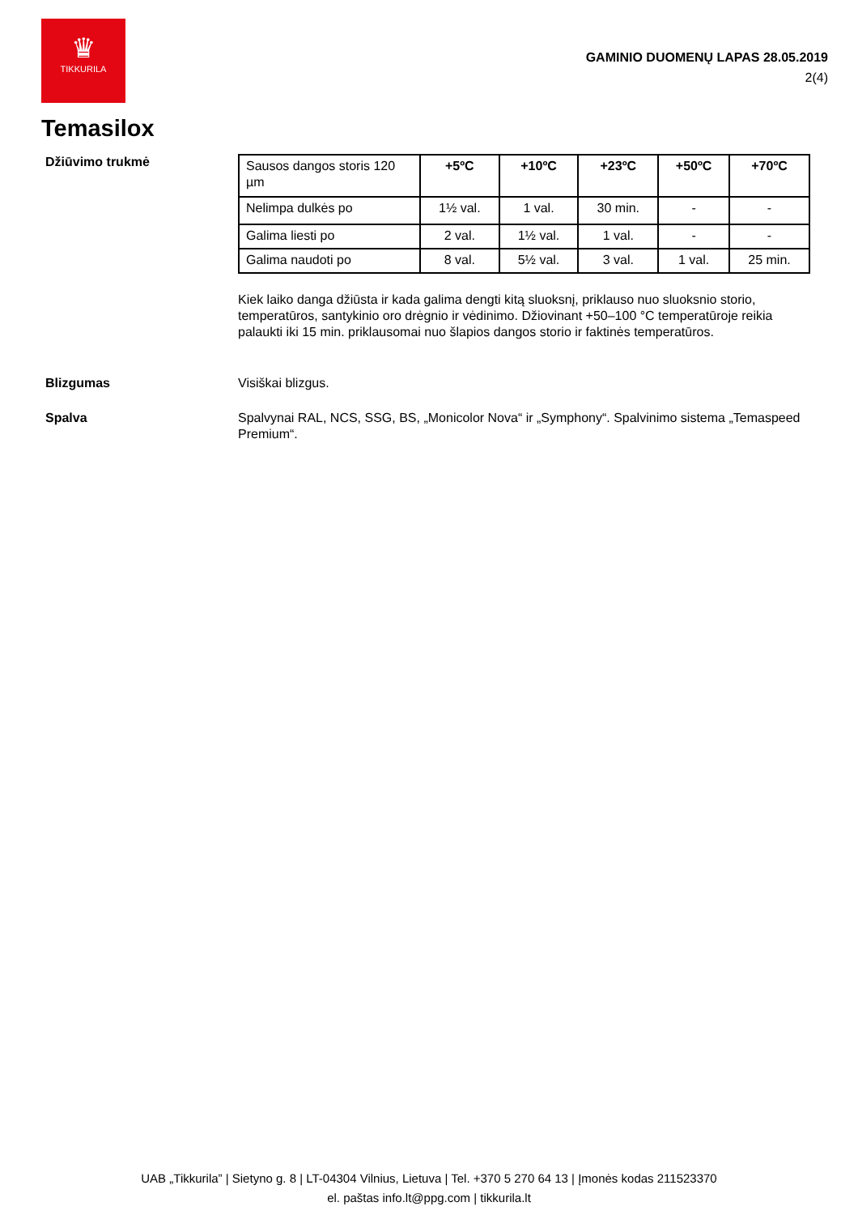♛
TIKKURILA
GAMINIO DUOMENŲ LAPAS 28.05.2019
2(4)
Temasilox
Džiūvimo trukmė
| Sausos dangos storis 120 µm | +5ºC | +10ºC | +23ºC | +50ºC | +70ºC |
| Nelimpa dulkės po | 1½ val. | 1 val. | 30 min. | - | - |
| Galima liesti po | 2 val. | 1½ val. | 1 val. | - | - |
| Galima naudoti po | 8 val. | 5½ val. | 3 val. | 1 val. | 25 min. |
Kiek laiko danga džiūsta ir kada galima dengti kitą sluoksnį, priklauso nuo sluoksnio storio, temperatūros, santykinio oro drėgnio ir vėdinimo. Džiovinant +50–100 °C temperatūroje reikia palaukti iki 15 min. priklausomai nuo šlapios dangos storio ir faktinės temperatūros.
Blizgumas Visiškai blizgus.
Spalva Spalvynai RAL, NCS, SSG, BS, „Monicolor Nova“ ir „Symphony“. Spalvinimo sistema „Temaspeed Premium“.
UAB „Tikkurila” | Sietyno g. 8 | LT-04304 Vilnius, Lietuva | Tel. +370 5 270 64 13 | Įmonės kodas 211523370
el. paštas info.lt@ppg.com | tikkurila.lt